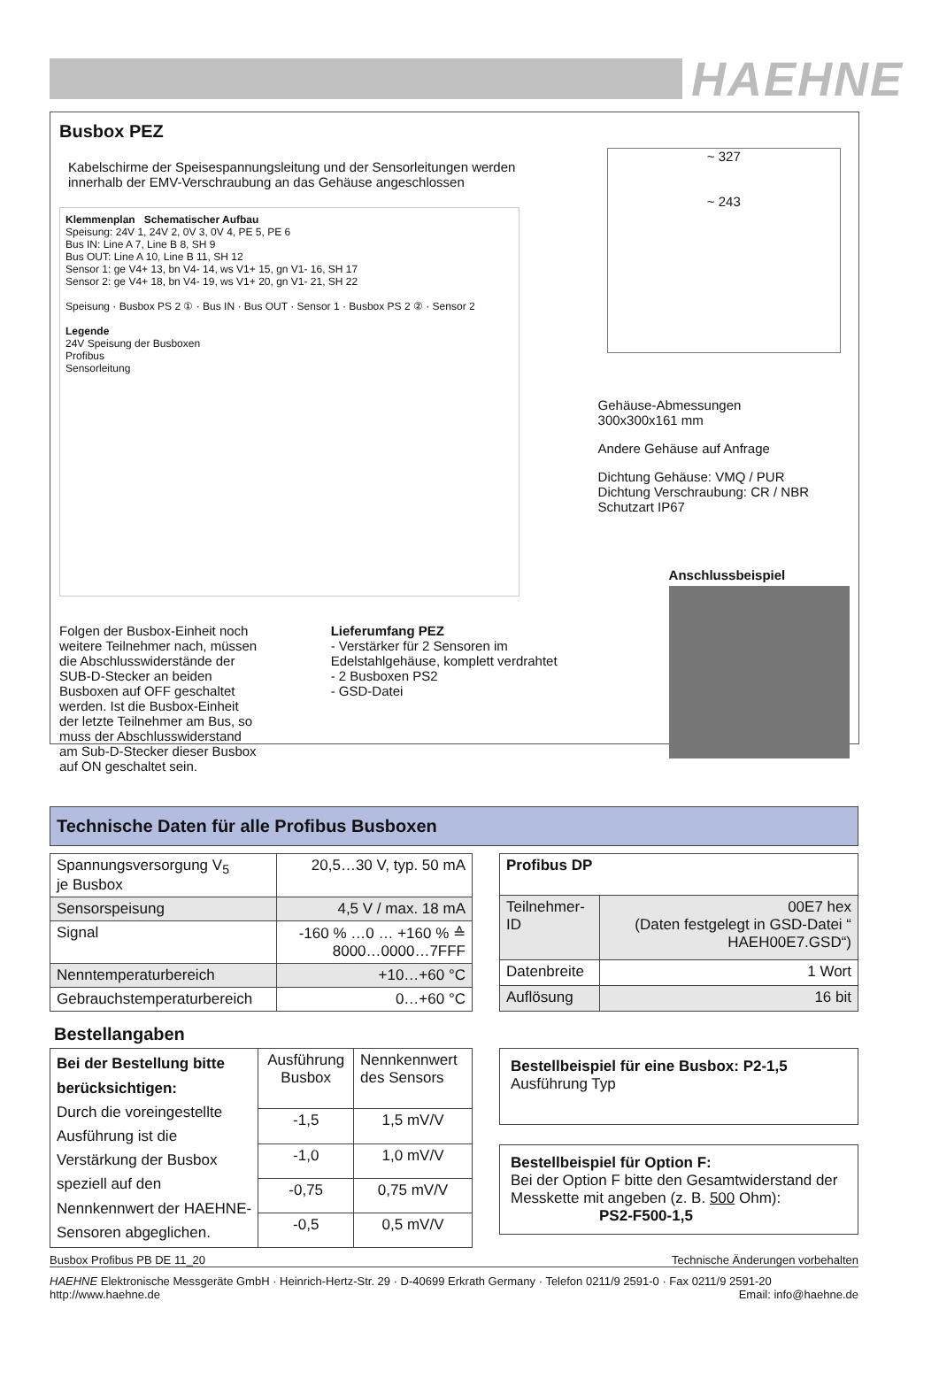HAEHNE
Busbox PEZ
Kabelschirme der Speisespannungsleitung und der Sensorleitungen werden innerhalb der EMV-Verschraubung an das Gehäuse angeschlossen
Klemmenplan Schematischer Aufbau
Speisung: 24V 1, 24V 2, 0V 3, 0V 4, PE 5, PE 6
Bus IN: Line A 7, Line B 8, SH 9
Bus OUT: Line A 10, Line B 11, SH 12
Sensor 1: ge V4+ 13, bn V4- 14, ws V1+ 15, gn V1- 16, SH 17
Sensor 2: ge V4+ 18, bn V4- 19, ws V1+ 20, gn V1- 21, SH 22
Speisung · Busbox PS 2 ① · Bus IN · Bus OUT · Sensor 1 · Busbox PS 2 ② · Sensor 2
Legende
24V Speisung der Busboxen
Profibus
Sensorleitung
Folgen der Busbox-Einheit noch weitere Teilnehmer nach, müssen die Abschlusswiderstände der SUB-D-Stecker an beiden Busboxen auf OFF geschaltet werden. Ist die Busbox-Einheit der letzte Teilnehmer am Bus, so muss der Abschlusswiderstand am Sub-D-Stecker dieser Busbox auf ON geschaltet sein.
Lieferumfang PEZ
- Verstärker für 2 Sensoren im Edelstahlgehäuse, komplett verdrahtet
- 2 Busboxen PS2
- GSD-Datei
~ 327
~ 243
Gehäuse-Abmessungen
300x300x161 mm
Andere Gehäuse auf Anfrage
Dichtung Gehäuse: VMQ / PUR
Dichtung Verschraubung: CR / NBR
Schutzart IP67
Anschlussbeispiel
Technische Daten für alle Profibus Busboxen
| Spannungsversorgung V<sub>5</sub> je Busbox | 20,5…30 V, typ. 50 mA |
| Sensorspeisung | 4,5 V / max. 18 mA |
| Signal | -160 % …0 … +160 % ≙ 8000…0000…7FFF |
| Nenntemperaturbereich | +10…+60 °C |
| Gebrauchstemperaturbereich | 0…+60 °C |
| Profibus DP | |
| Teilnehmer-ID | 00E7 hex (Daten festgelegt in GSD-Datei “ HAEH00E7.GSD“) |
| Datenbreite | 1 Wort |
| Auflösung | 16 bit |
Bestellangaben
| Bei der Bestellung bitte berücksichtigen: Durch die voreingestellte Ausführung ist die Verstärkung der Busbox speziell auf den Nennkennwert der HAEHNE-Sensoren abgeglichen. | Ausführung Busbox | Nennkennwert des Sensors |
| | -1,5 | 1,5 mV/V |
| | -1,0 | 1,0 mV/V |
| | -0,75 | 0,75 mV/V |
| | -0,5 | 0,5 mV/V |
Bestellbeispiel für eine Busbox: P2-1,5 Ausführung Typ
Bestellbeispiel für Option F:
Bei der Option F bitte den Gesamtwiderstand der Messkette mit angeben (z. B. 500 Ohm):
PS2-F500-1,5
Busbox Profibus PB DE 11_20 Technische Änderungen vorbehalten
HAEHNE Elektronische Messgeräte GmbH · Heinrich-Hertz-Str. 29 · D-40699 Erkrath Germany · Telefon 0211/9 2591-0 · Fax 0211/9 2591-20
http://www.haehne.de Email: info@haehne.de